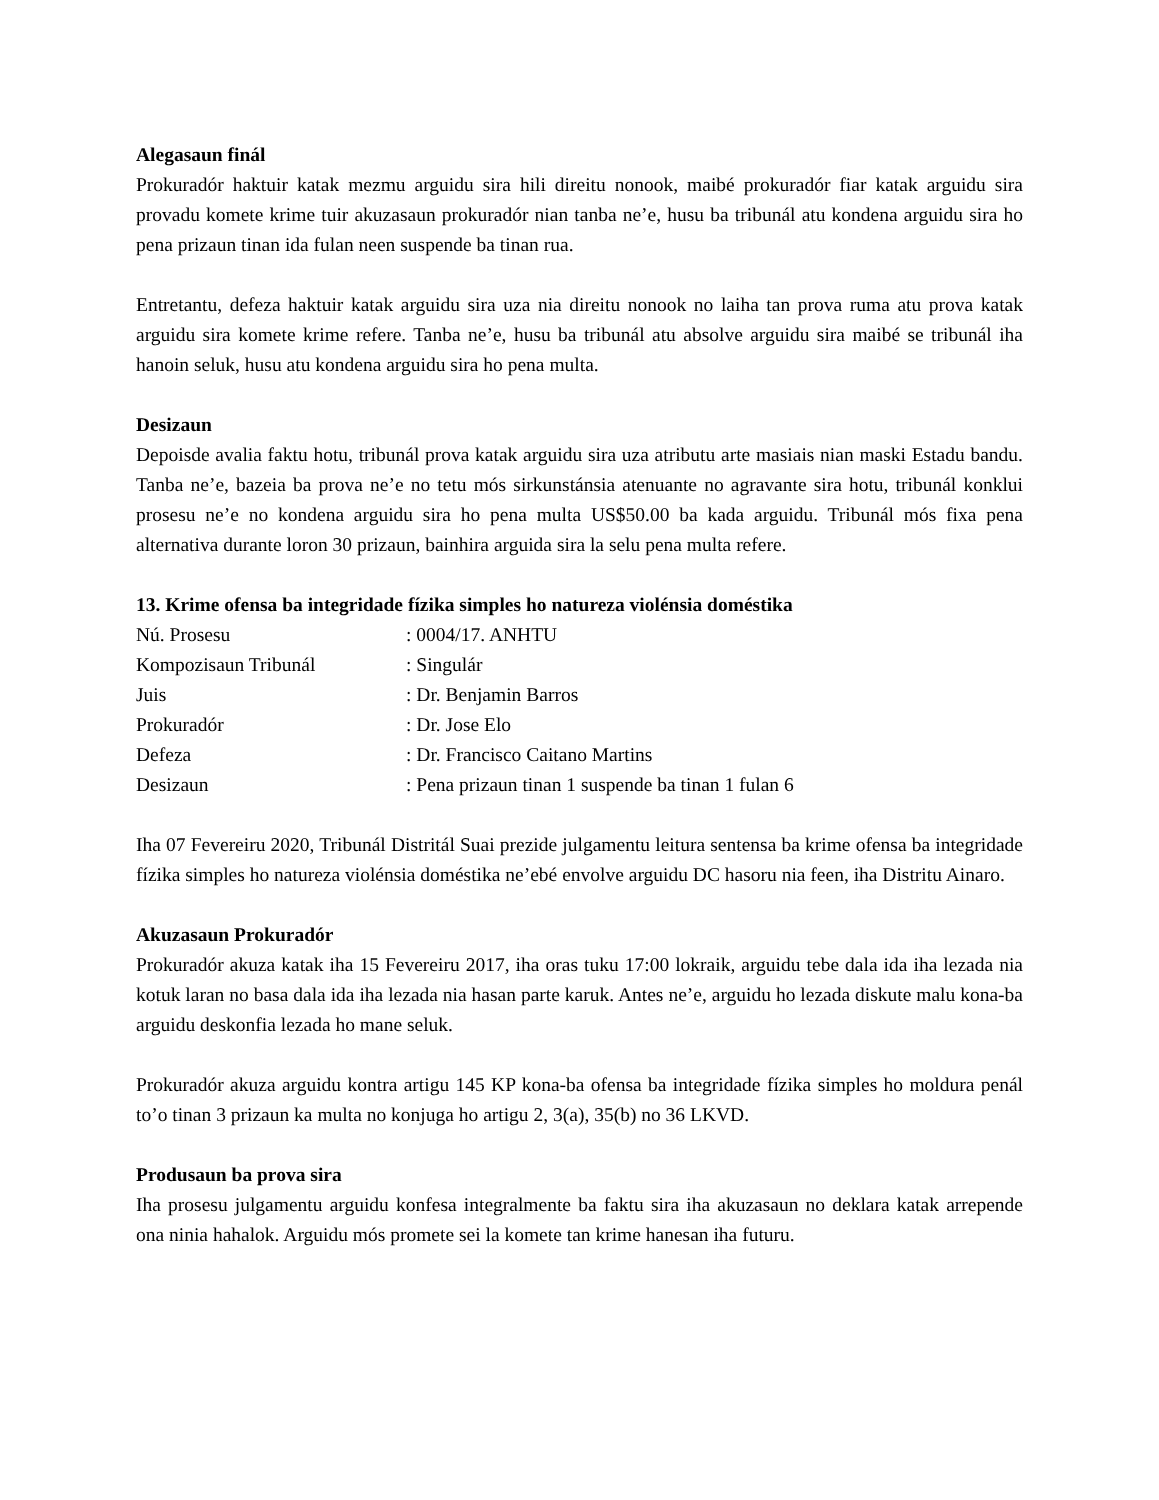Alegasaun finál
Prokuradór haktuir katak mezmu arguidu sira hili direitu nonook, maibé prokuradór fiar katak arguidu sira provadu komete krime tuir akuzasaun prokuradór nian tanba ne’e, husu ba tribunál atu kondena arguidu sira ho pena prizaun tinan ida fulan neen suspende ba tinan rua.
Entretantu, defeza haktuir katak arguidu sira uza nia direitu nonook no laiha tan prova ruma atu prova katak arguidu sira komete krime refere. Tanba ne’e, husu ba tribunál atu absolve arguidu sira maibé se tribunál iha hanoin seluk, husu atu kondena arguidu sira ho pena multa.
Desizaun
Depoisde avalia faktu hotu, tribunál prova katak arguidu sira uza atributu arte masiais nian maski Estadu bandu. Tanba ne’e, bazeia ba prova ne’e no tetu mós sirkunstánsia atenuante no agravante sira hotu, tribunál konklui prosesu ne’e no kondena arguidu sira ho pena multa US$50.00 ba kada arguidu. Tribunál mós fixa pena alternativa durante loron 30 prizaun, bainhira arguida sira la selu pena multa refere.
13. Krime ofensa ba integridade fízika simples ho natureza violénsia doméstika
| Nú. Prosesu | : 0004/17. ANHTU |
| Kompozisaun Tribunál | : Singulár |
| Juis | : Dr. Benjamin Barros |
| Prokuradór | : Dr. Jose Elo |
| Defeza | : Dr. Francisco Caitano Martins |
| Desizaun | : Pena prizaun tinan 1 suspende ba tinan 1 fulan 6 |
Iha 07 Fevereiru 2020, Tribunál Distritál Suai prezide julgamentu leitura sentensa ba krime ofensa ba integridade fízika simples ho natureza violénsia doméstika ne’ebé envolve arguidu DC hasoru nia feen, iha Distritu Ainaro.
Akuzasaun Prokuradór
Prokuradór akuza katak iha 15 Fevereiru 2017, iha oras tuku 17:00 lokraik, arguidu tebe dala ida iha lezada nia kotuk laran no basa dala ida iha lezada nia hasan parte karuk. Antes ne’e, arguidu ho lezada diskute malu kona-ba arguidu deskonfia lezada ho mane seluk.
Prokuradór akuza arguidu kontra artigu 145 KP kona-ba ofensa ba integridade fízika simples ho moldura penál to’o tinan 3 prizaun ka multa no konjuga ho artigu 2, 3(a), 35(b) no 36 LKVD.
Produsaun ba prova sira
Iha prosesu julgamentu arguidu konfesa integralmente ba faktu sira iha akuzasaun no deklara katak arrepende ona ninia hahalok. Arguidu mós promete sei la komete tan krime hanesan iha futuru.